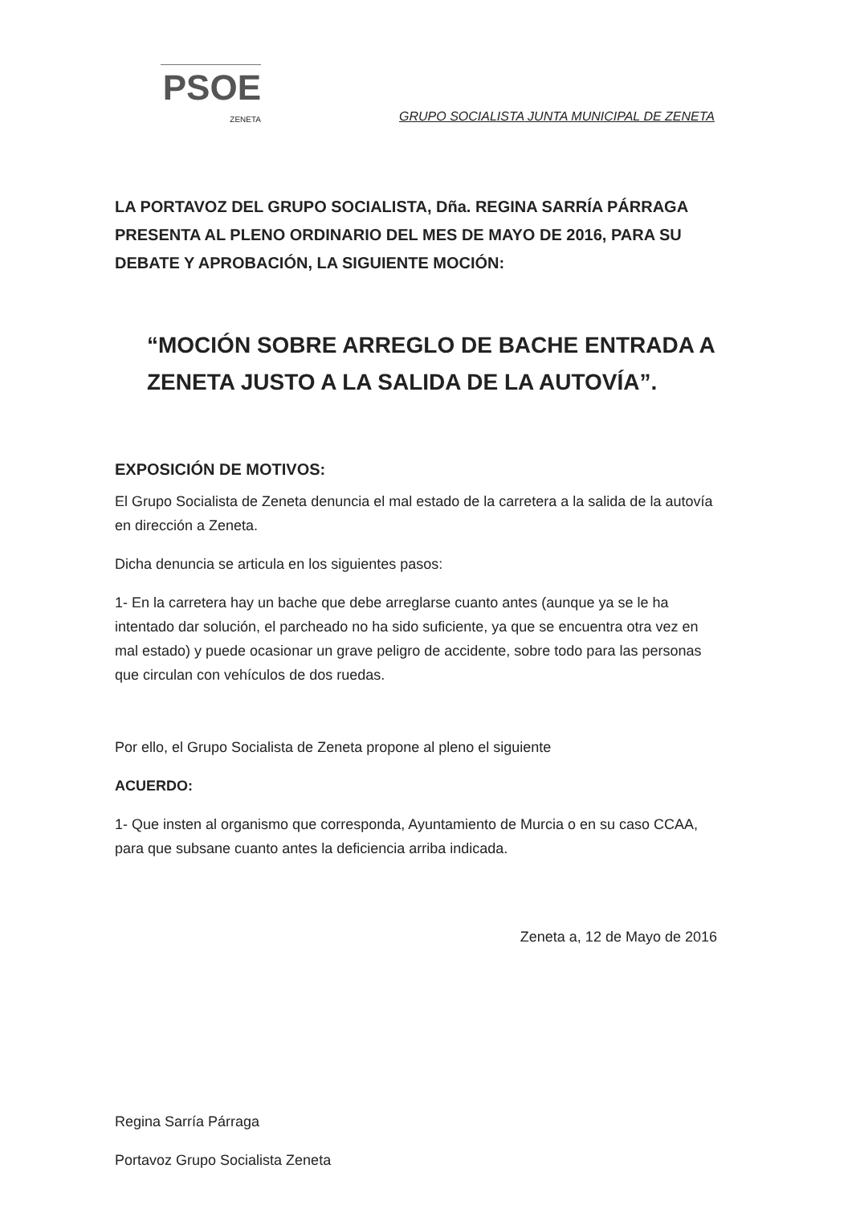PSOE
ZENETA
GRUPO SOCIALISTA JUNTA MUNICIPAL DE ZENETA
LA PORTAVOZ DEL GRUPO SOCIALISTA, Dña. REGINA SARRÍA PÁRRAGA PRESENTA AL PLENO ORDINARIO DEL MES DE MAYO DE 2016, PARA SU DEBATE Y APROBACIÓN, LA SIGUIENTE MOCIÓN:
“MOCIÓN SOBRE ARREGLO DE BACHE ENTRADA A ZENETA JUSTO A LA SALIDA DE LA AUTOVÍA”.
EXPOSICIÓN DE MOTIVOS:
El Grupo Socialista de Zeneta denuncia el mal estado de la carretera a la salida de la autovía en dirección a Zeneta.
Dicha denuncia se articula en los siguientes pasos:
1- En la carretera hay un bache que debe arreglarse cuanto antes (aunque ya se le ha intentado dar solución, el parcheado no ha sido suficiente, ya que se encuentra otra vez en mal estado) y puede ocasionar un grave peligro de accidente, sobre todo para las personas que circulan con vehículos de dos ruedas.
Por ello, el Grupo Socialista de Zeneta propone al pleno el siguiente
ACUERDO:
1- Que insten al organismo que corresponda, Ayuntamiento de Murcia o en su caso CCAA, para que subsane cuanto antes la deficiencia arriba indicada.
Zeneta a, 12 de Mayo de 2016
Regina Sarría Párraga
Portavoz Grupo Socialista Zeneta